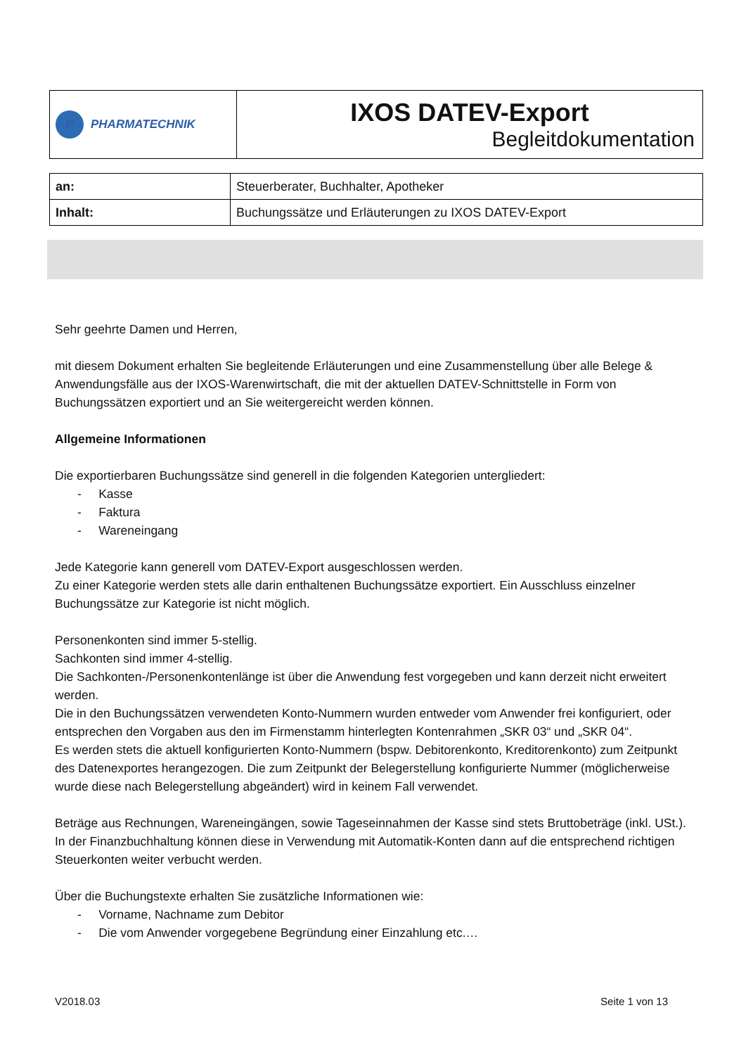| P PHARMATECHNIK | IXOS DATEV-Export Begleitdokumentation |
| an: | Steuerberater, Buchhalter, Apotheker |
| Inhalt: | Buchungssätze und Erläuterungen zu IXOS DATEV-Export |
Sehr geehrte Damen und Herren,
mit diesem Dokument erhalten Sie begleitende Erläuterungen und eine Zusammenstellung über alle Belege & Anwendungsfälle aus der IXOS-Warenwirtschaft, die mit der aktuellen DATEV-Schnittstelle in Form von Buchungssätzen exportiert und an Sie weitergereicht werden können.
Allgemeine Informationen
Die exportierbaren Buchungssätze sind generell in die folgenden Kategorien untergliedert:
- Kasse
- Faktura
- Wareneingang
Jede Kategorie kann generell vom DATEV-Export ausgeschlossen werden.
Zu einer Kategorie werden stets alle darin enthaltenen Buchungssätze exportiert. Ein Ausschluss einzelner Buchungssätze zur Kategorie ist nicht möglich.
Personenkonten sind immer 5-stellig.
Sachkonten sind immer 4-stellig.
Die Sachkonten-/Personenkontenlänge ist über die Anwendung fest vorgegeben und kann derzeit nicht erweitert werden.
Die in den Buchungssätzen verwendeten Konto-Nummern wurden entweder vom Anwender frei konfiguriert, oder entsprechen den Vorgaben aus den im Firmenstamm hinterlegten Kontenrahmen „SKR 03“ und „SKR 04“.
Es werden stets die aktuell konfigurierten Konto-Nummern (bspw. Debitorenkonto, Kreditorenkonto) zum Zeitpunkt des Datenexportes herangezogen. Die zum Zeitpunkt der Belegerstellung konfigurierte Nummer (möglicherweise wurde diese nach Belegerstellung abgeändert) wird in keinem Fall verwendet.
Beträge aus Rechnungen, Wareneingängen, sowie Tageseinnahmen der Kasse sind stets Bruttobeträge (inkl. USt.). In der Finanzbuchhaltung können diese in Verwendung mit Automatik-Konten dann auf die entsprechend richtigen Steuerkonten weiter verbucht werden.
Über die Buchungstexte erhalten Sie zusätzliche Informationen wie:
- Vorname, Nachname zum Debitor
- Die vom Anwender vorgegebene Begründung einer Einzahlung etc.…
V2018.03 Seite 1 von 13